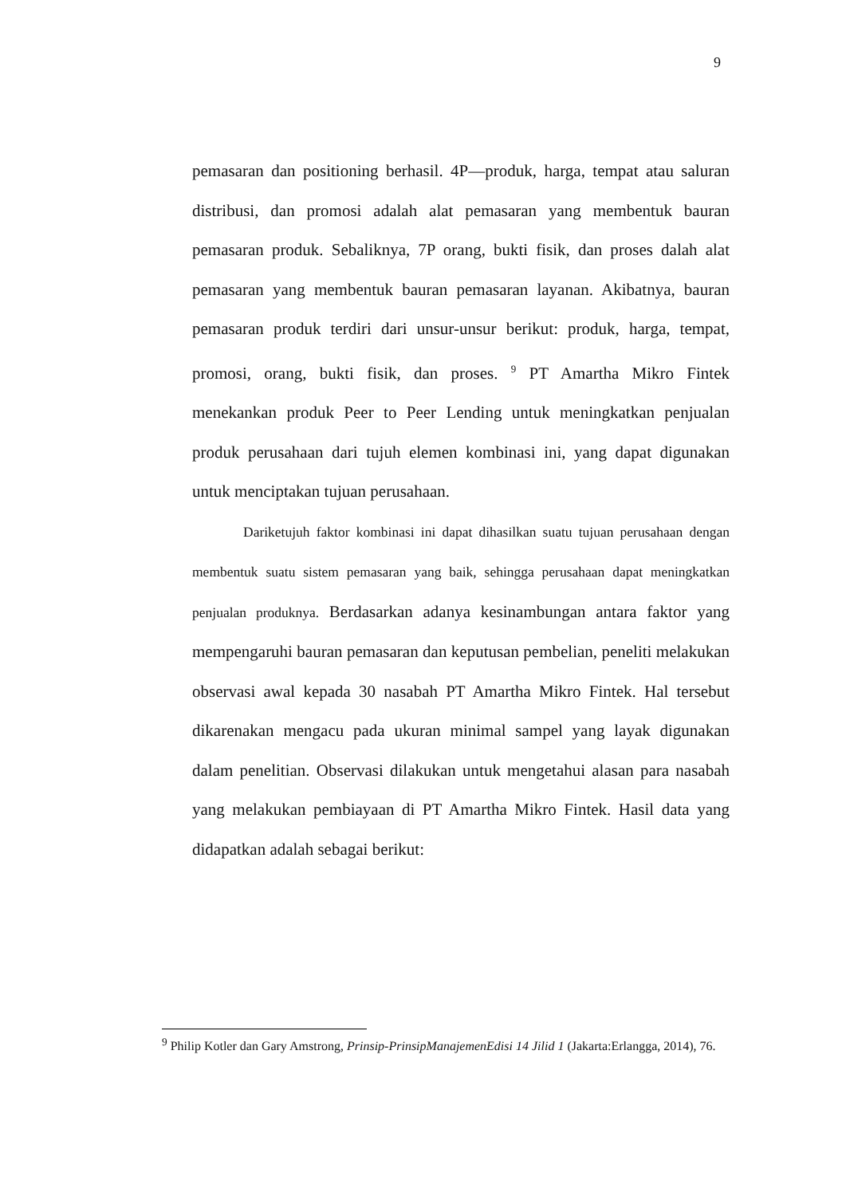9
pemasaran dan positioning berhasil. 4P—produk, harga, tempat atau saluran distribusi, dan promosi adalah alat pemasaran yang membentuk bauran pemasaran produk. Sebaliknya, 7P orang, bukti fisik, dan proses dalah alat pemasaran yang membentuk bauran pemasaran layanan. Akibatnya, bauran pemasaran produk terdiri dari unsur-unsur berikut: produk, harga, tempat, promosi, orang, bukti fisik, dan proses. <sup>9</sup> PT Amartha Mikro Fintek menekankan produk Peer to Peer Lending untuk meningkatkan penjualan produk perusahaan dari tujuh elemen kombinasi ini, yang dapat digunakan untuk menciptakan tujuan perusahaan.
Dariketujuh faktor kombinasi ini dapat dihasilkan suatu tujuan perusahaan dengan membentuk suatu sistem pemasaran yang baik, sehingga perusahaan dapat meningkatkan penjualan produknya. Berdasarkan adanya kesinambungan antara faktor yang mempengaruhi bauran pemasaran dan keputusan pembelian, peneliti melakukan observasi awal kepada 30 nasabah PT Amartha Mikro Fintek. Hal tersebut dikarenakan mengacu pada ukuran minimal sampel yang layak digunakan dalam penelitian. Observasi dilakukan untuk mengetahui alasan para nasabah yang melakukan pembiayaan di PT Amartha Mikro Fintek. Hasil data yang didapatkan adalah sebagai berikut:
<sup>9</sup> Philip Kotler dan Gary Amstrong, Prinsip-PrinsipManajemenEdisi 14 Jilid 1 (Jakarta:Erlangga, 2014), 76.